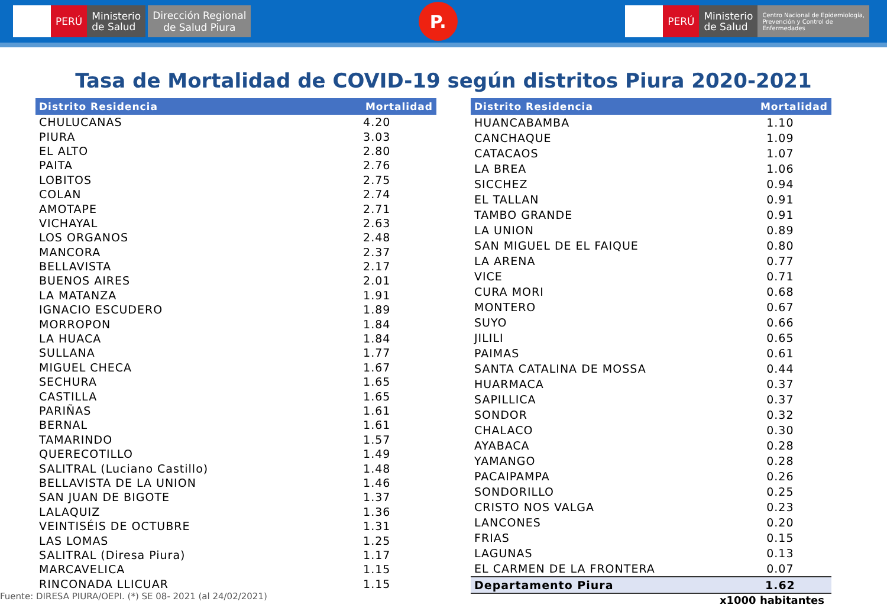PERÚ
Ministerio
de Salud
Dirección Regional
de Salud Piura
P.
PERÚ
Ministerio
de Salud
Centro Nacional de Epidemiología,
Prevención y Control de
Enfermedades
Tasa de Mortalidad de COVID-19 según distritos Piura 2020-2021
| Distrito Residencia | Mortalidad |
| --- | --- |
| CHULUCANAS | 4.20 |
| PIURA | 3.03 |
| EL ALTO | 2.80 |
| PAITA | 2.76 |
| LOBITOS | 2.75 |
| COLAN | 2.74 |
| AMOTAPE | 2.71 |
| VICHAYAL | 2.63 |
| LOS ORGANOS | 2.48 |
| MANCORA | 2.37 |
| BELLAVISTA | 2.17 |
| BUENOS AIRES | 2.01 |
| LA MATANZA | 1.91 |
| IGNACIO ESCUDERO | 1.89 |
| MORROPON | 1.84 |
| LA HUACA | 1.84 |
| SULLANA | 1.77 |
| MIGUEL CHECA | 1.67 |
| SECHURA | 1.65 |
| CASTILLA | 1.65 |
| PARIÑAS | 1.61 |
| BERNAL | 1.61 |
| TAMARINDO | 1.57 |
| QUERECOTILLO | 1.49 |
| SALITRAL (Luciano Castillo) | 1.48 |
| BELLAVISTA DE LA UNION | 1.46 |
| SAN JUAN DE BIGOTE | 1.37 |
| LALAQUIZ | 1.36 |
| VEINTISÉIS DE OCTUBRE | 1.31 |
| LAS LOMAS | 1.25 |
| SALITRAL (Diresa Piura) | 1.17 |
| MARCAVELICA | 1.15 |
| RINCONADA LLICUAR | 1.15 |
Fuente: DIRESA PIURA/OEPI. (*) SE 08- 2021 (al 24/02/2021)
| Distrito Residencia | Mortalidad |
| --- | --- |
| HUANCABAMBA | 1.10 |
| CANCHAQUE | 1.09 |
| CATACAOS | 1.07 |
| LA BREA | 1.06 |
| SICCHEZ | 0.94 |
| EL TALLAN | 0.91 |
| TAMBO GRANDE | 0.91 |
| LA UNION | 0.89 |
| SAN MIGUEL DE EL FAIQUE | 0.80 |
| LA ARENA | 0.77 |
| VICE | 0.71 |
| CURA MORI | 0.68 |
| MONTERO | 0.67 |
| SUYO | 0.66 |
| JILILI | 0.65 |
| PAIMAS | 0.61 |
| SANTA CATALINA DE MOSSA | 0.44 |
| HUARMACA | 0.37 |
| SAPILLICA | 0.37 |
| SONDOR | 0.32 |
| CHALACO | 0.30 |
| AYABACA | 0.28 |
| YAMANGO | 0.28 |
| PACAIPAMPA | 0.26 |
| SONDORILLO | 0.25 |
| CRISTO NOS VALGA | 0.23 |
| LANCONES | 0.20 |
| FRIAS | 0.15 |
| LAGUNAS | 0.13 |
| EL CARMEN DE LA FRONTERA | 0.07 |
| Departamento Piura | 1.62 |
x1000 habitantes